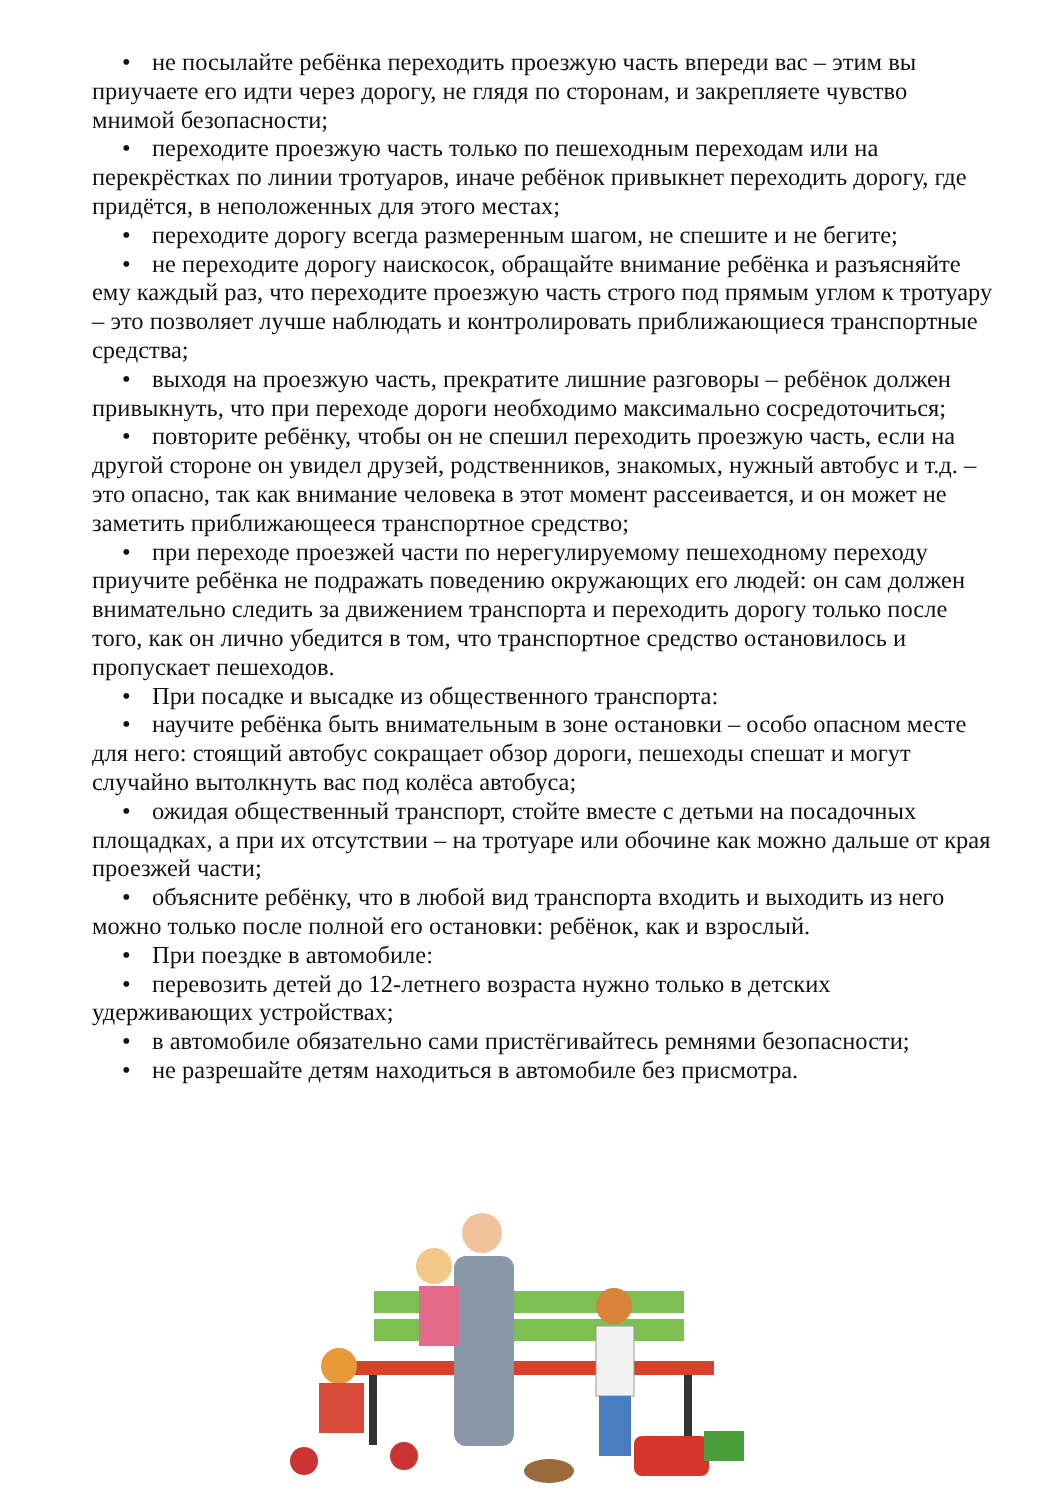• не посылайте ребёнка переходить проезжую часть впереди вас – этим вы приучаете его идти через дорогу, не глядя по сторонам, и закрепляете чувство мнимой безопасности;
• переходите проезжую часть только по пешеходным переходам или на перекрёстках по линии тротуаров, иначе ребёнок привыкнет переходить дорогу, где придётся, в неположенных для этого местах;
• переходите дорогу всегда размеренным шагом, не спешите и не бегите;
• не переходите дорогу наискосок, обращайте внимание ребёнка и разъясняйте ему каждый раз, что переходите проезжую часть строго под прямым углом к тротуару – это позволяет лучше наблюдать и контролировать приближающиеся транспортные средства;
• выходя на проезжую часть, прекратите лишние разговоры – ребёнок должен привыкнуть, что при переходе дороги необходимо максимально сосредоточиться;
• повторите ребёнку, чтобы он не спешил переходить проезжую часть, если на другой стороне он увидел друзей, родственников, знакомых, нужный автобус и т.д. – это опасно, так как внимание человека в этот момент рассеивается, и он может не заметить приближающееся транспортное средство;
• при переходе проезжей части по нерегулируемому пешеходному переходу приучите ребёнка не подражать поведению окружающих его людей: он сам должен внимательно следить за движением транспорта и переходить дорогу только после того, как он лично убедится в том, что транспортное средство остановилось и пропускает пешеходов.
• При посадке и высадке из общественного транспорта:
• научите ребёнка быть внимательным в зоне остановки – особо опасном месте для него: стоящий автобус сокращает обзор дороги, пешеходы спешат и могут случайно вытолкнуть вас под колёса автобуса;
• ожидая общественный транспорт, стойте вместе с детьми на посадочных площадках, а при их отсутствии – на тротуаре или обочине как можно дальше от края проезжей части;
• объясните ребёнку, что в любой вид транспорта входить и выходить из него можно только после полной его остановки: ребёнок, как и взрослый.
• При поездке в автомобиле:
• перевозить детей до 12-летнего возраста нужно только в детских удерживающих устройствах;
• в автомобиле обязательно сами пристёгивайтесь ремнями безопасности;
• не разрешайте детям находиться в автомобиле без присмотра.